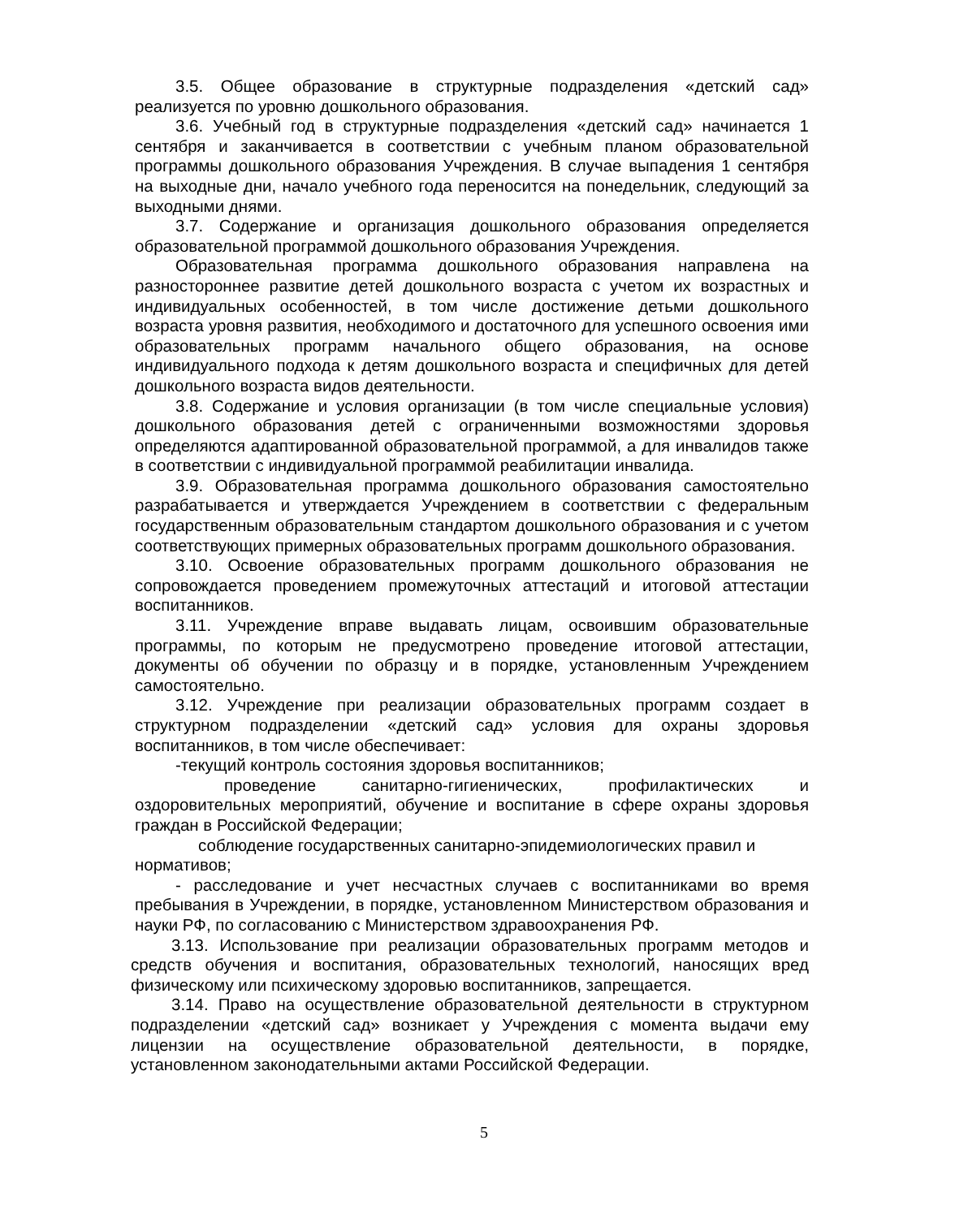3.5. Общее образование в структурные подразделения «детский сад» реализуется по уровню дошкольного образования.
3.6. Учебный год в структурные подразделения «детский сад» начинается 1 сентября и заканчивается в соответствии с учебным планом образовательной программы дошкольного образования Учреждения. В случае выпадения 1 сентября на выходные дни, начало учебного года переносится на понедельник, следующий за выходными днями.
3.7. Содержание и организация дошкольного образования определяется образовательной программой дошкольного образования Учреждения.
Образовательная программа дошкольного образования направлена на разностороннее развитие детей дошкольного возраста с учетом их возрастных и индивидуальных особенностей, в том числе достижение детьми дошкольного возраста уровня развития, необходимого и достаточного для успешного освоения ими образовательных программ начального общего образования, на основе индивидуального подхода к детям дошкольного возраста и специфичных для детей дошкольного возраста видов деятельности.
3.8. Содержание и условия организации (в том числе специальные условия) дошкольного образования детей с ограниченными возможностями здоровья определяются адаптированной образовательной программой, а для инвалидов также в соответствии с индивидуальной программой реабилитации инвалида.
3.9. Образовательная программа дошкольного образования самостоятельно разрабатывается и утверждается Учреждением в соответствии с федеральным государственным образовательным стандартом дошкольного образования и с учетом соответствующих примерных образовательных программ дошкольного образования.
3.10. Освоение образовательных программ дошкольного образования не сопровождается проведением промежуточных аттестаций и итоговой аттестации воспитанников.
3.11. Учреждение вправе выдавать лицам, освоившим образовательные программы, по которым не предусмотрено проведение итоговой аттестации, документы об обучении по образцу и в порядке, установленным Учреждением самостоятельно.
3.12. Учреждение при реализации образовательных программ создает в структурном подразделении «детский сад» условия для охраны здоровья воспитанников, в том числе обеспечивает:
-текущий контроль состояния здоровья воспитанников;
проведение санитарно-гигиенических, профилактических и оздоровительных мероприятий, обучение и воспитание в сфере охраны здоровья граждан в Российской Федерации;
соблюдение государственных санитарно-эпидемиологических правил и нормативов;
- расследование и учет несчастных случаев с воспитанниками во время пребывания в Учреждении, в порядке, установленном Министерством образования и науки РФ, по согласованию с Министерством здравоохранения РФ.
3.13. Использование при реализации образовательных программ методов и средств обучения и воспитания, образовательных технологий, наносящих вред физическому или психическому здоровью воспитанников, запрещается.
3.14. Право на осуществление образовательной деятельности в структурном подразделении «детский сад» возникает у Учреждения с момента выдачи ему лицензии на осуществление образовательной деятельности, в порядке, установленном законодательными актами Российской Федерации.
5